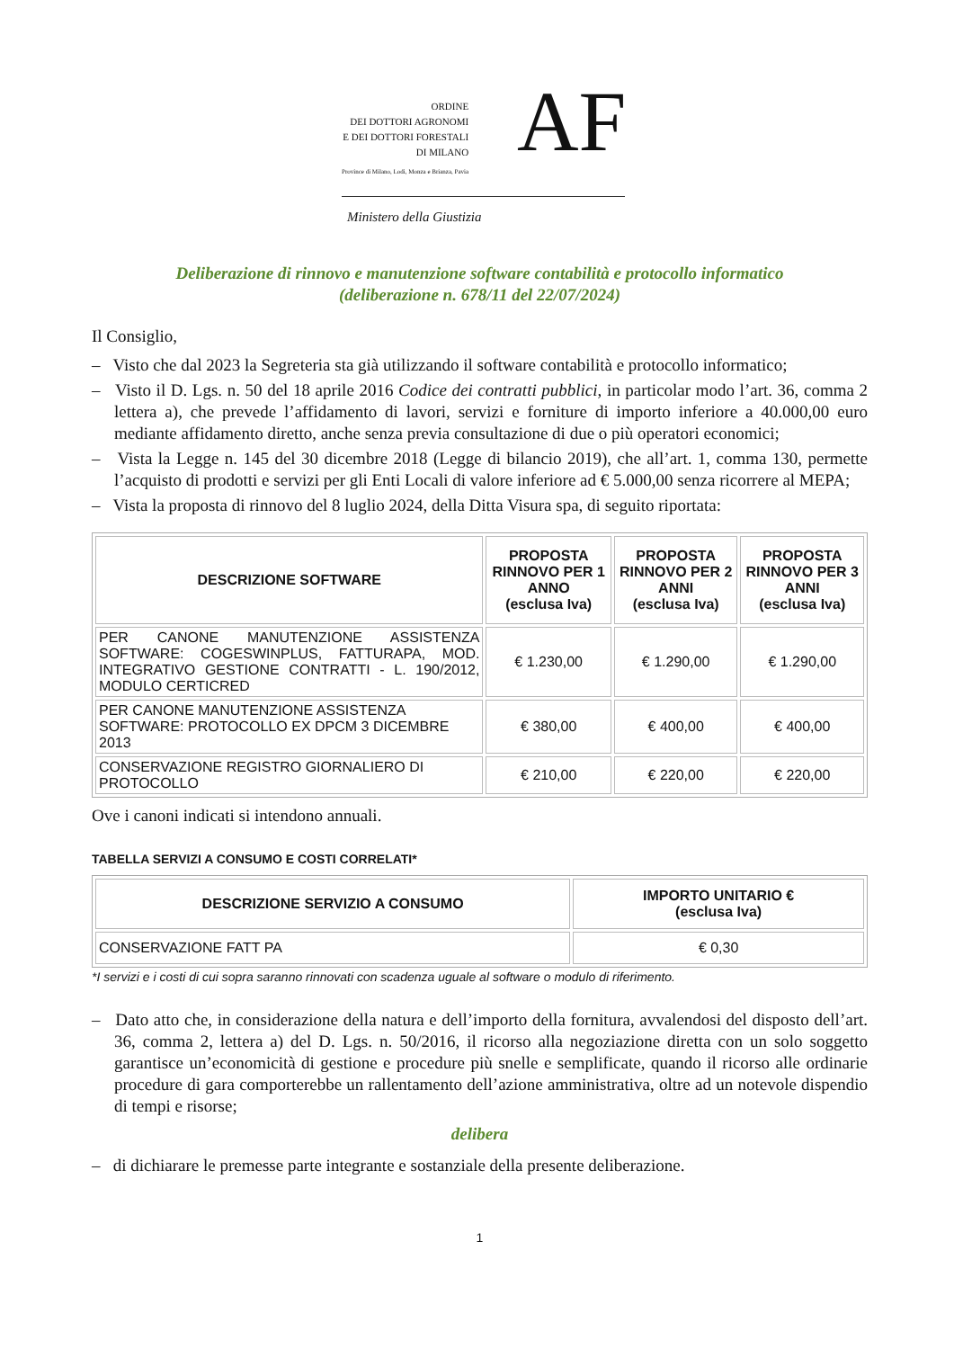ORDINE
DEI DOTTORI AGRONOMI
E DEI DOTTORI FORESTALI
DI MILANO
Province di Milano, Lodi, Monza e Brianza, Pavia
AF
Ministero della Giustizia
Deliberazione di rinnovo e manutenzione software contabilità e protocollo informatico
(deliberazione n. 678/11 del 22/07/2024)
Il Consiglio,
– Visto che dal 2023 la Segreteria sta già utilizzando il software contabilità e protocollo informatico;
– Visto il D. Lgs. n. 50 del 18 aprile 2016 Codice dei contratti pubblici, in particolar modo l’art. 36, comma 2 lettera a), che prevede l’affidamento di lavori, servizi e forniture di importo inferiore a 40.000,00 euro mediante affidamento diretto, anche senza previa consultazione di due o più operatori economici;
– Vista la Legge n. 145 del 30 dicembre 2018 (Legge di bilancio 2019), che all’art. 1, comma 130, permette l’acquisto di prodotti e servizi per gli Enti Locali di valore inferiore ad € 5.000,00 senza ricorrere al MEPA;
– Vista la proposta di rinnovo del 8 luglio 2024, della Ditta Visura spa, di seguito riportata:
| DESCRIZIONE SOFTWARE | PROPOSTA RINNOVO PER 1 ANNO (esclusa Iva) | PROPOSTA RINNOVO PER 2 ANNI (esclusa Iva) | PROPOSTA RINNOVO PER 3 ANNI (esclusa Iva) |
| --- | --- | --- | --- |
| PER CANONE MANUTENZIONE ASSISTENZA SOFTWARE: COGESWINPLUS, FATTURAPA, MOD. INTEGRATIVO GESTIONE CONTRATTI - L. 190/2012, MODULO CERTICRED | € 1.230,00 | € 1.290,00 | € 1.290,00 |
| PER CANONE MANUTENZIONE ASSISTENZA SOFTWARE: PROTOCOLLO EX DPCM 3 DICEMBRE 2013 | € 380,00 | € 400,00 | € 400,00 |
| CONSERVAZIONE REGISTRO GIORNALIERO DI PROTOCOLLO | € 210,00 | € 220,00 | € 220,00 |
Ove i canoni indicati si intendono annuali.
TABELLA SERVIZI A CONSUMO E COSTI CORRELATI*
| DESCRIZIONE SERVIZIO A CONSUMO | IMPORTO UNITARIO € (esclusa Iva) |
| --- | --- |
| CONSERVAZIONE FATT PA | € 0,30 |
*I servizi e i costi di cui sopra saranno rinnovati con scadenza uguale al software o modulo di riferimento.
– Dato atto che, in considerazione della natura e dell’importo della fornitura, avvalendosi del disposto dell’art. 36, comma 2, lettera a) del D. Lgs. n. 50/2016, il ricorso alla negoziazione diretta con un solo soggetto garantisce un’economicità di gestione e procedure più snelle e semplificate, quando il ricorso alle ordinarie procedure di gara comporterebbe un rallentamento dell’azione amministrativa, oltre ad un notevole dispendio di tempi e risorse;
delibera
– di dichiarare le premesse parte integrante e sostanziale della presente deliberazione.
1